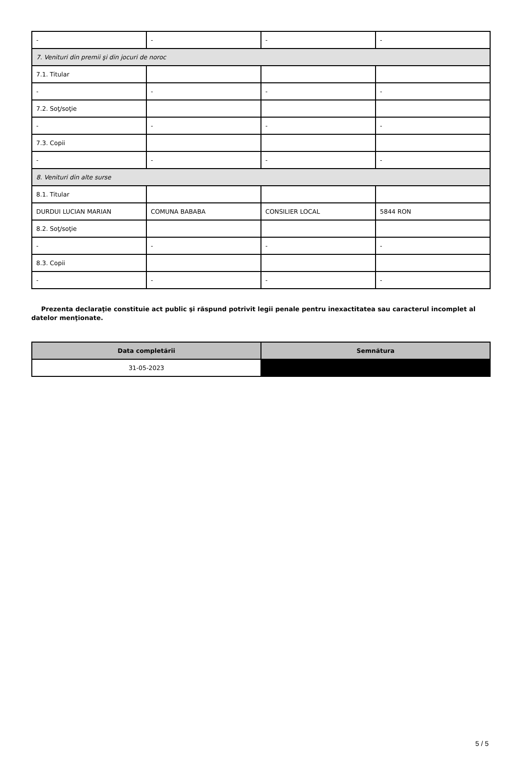| - | - | - | - |
| 7. Venituri din premii şi din jocuri de noroc | | | |
| 7.1. Titular | | | |
| - | - | - | - |
| 7.2. Soţ/soţie | | | |
| - | - | - | - |
| 7.3. Copii | | | |
| - | - | - | - |
| 8. Venituri din alte surse | | | |
| 8.1. Titular | | | |
| DURDUI LUCIAN MARIAN | COMUNA BABABA | CONSILIER LOCAL | 5844 RON |
| 8.2. Soţ/soţie | | | |
| - | - | - | - |
| 8.3. Copii | | | |
| - | - | - | - |
Prezenta declaraţie constituie act public şi răspund potrivit legii penale pentru inexactitatea sau caracterul incomplet al datelor menţionate.
| Data completării | Semnătura |
| --- | --- |
| 31-05-2023 | |
5 / 5